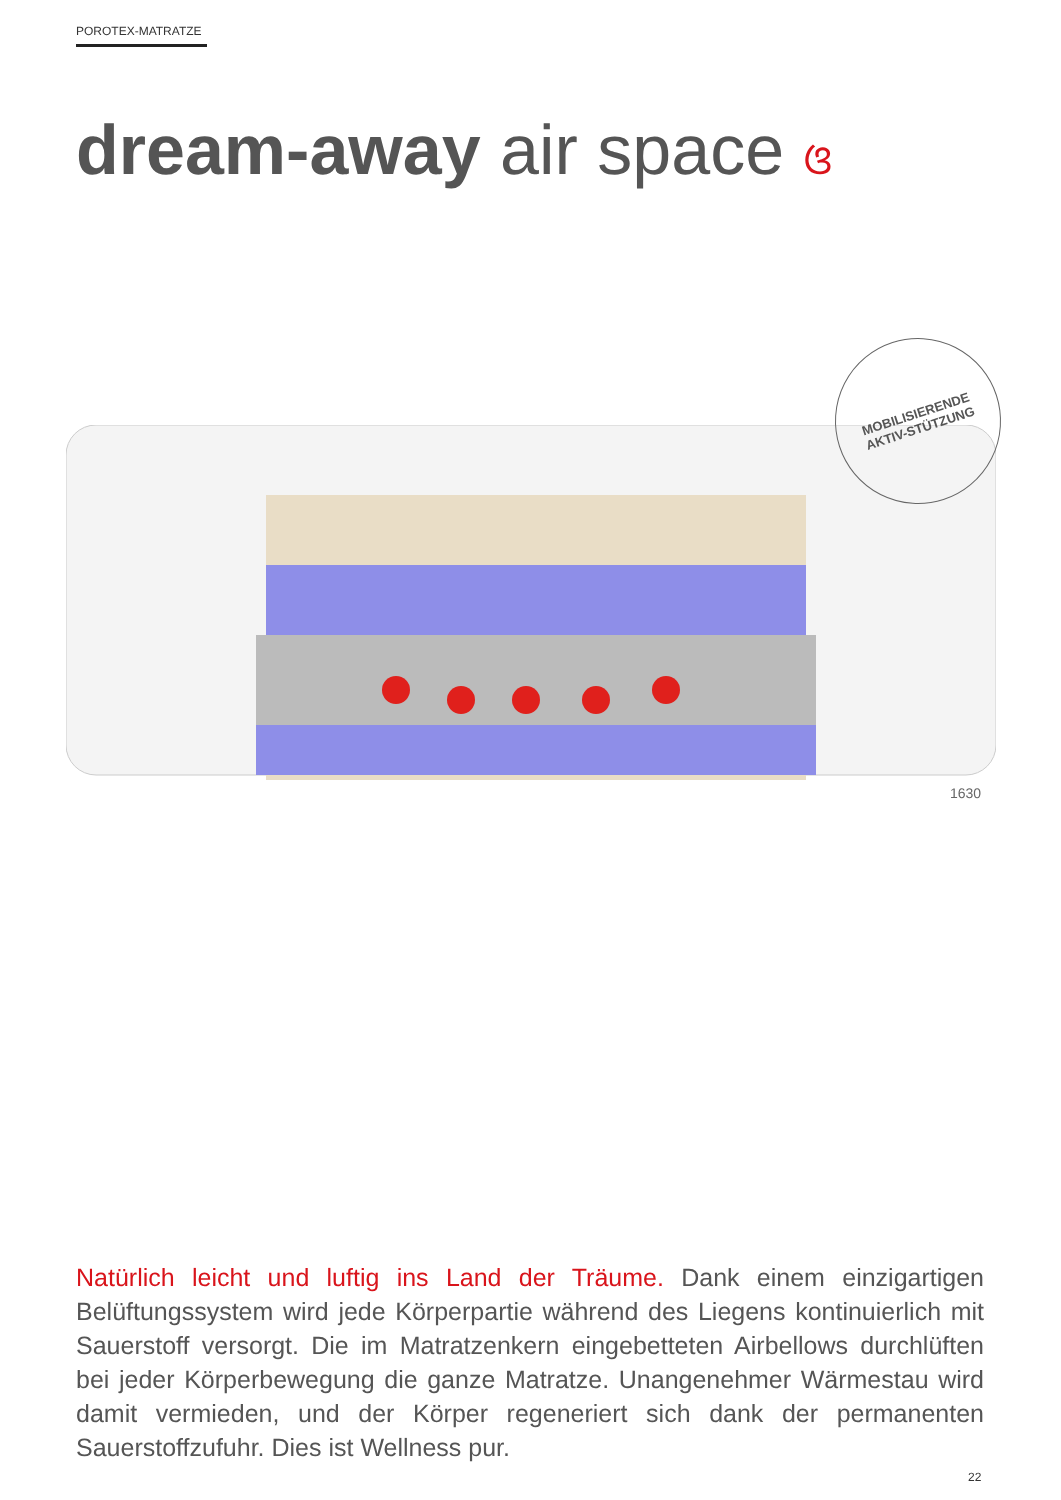POROTEX-MATRATZE
dream-away air space ଓ
MOBILISIERENDE
AKTIV-STÜTZUNG
1630
Natürlich leicht und luftig ins Land der Träume. Dank einem einzigartigen Belüftungssystem wird jede Körperpartie während des Liegens kontinuierlich mit Sauerstoff versorgt. Die im Matratzenkern eingebetteten Airbellows durchlüften bei jeder Körperbewegung die ganze Matratze. Unangenehmer Wärmestau wird damit vermieden, und der Körper regeneriert sich dank der permanenten Sauerstoffzufuhr. Dies ist Wellness pur.
22